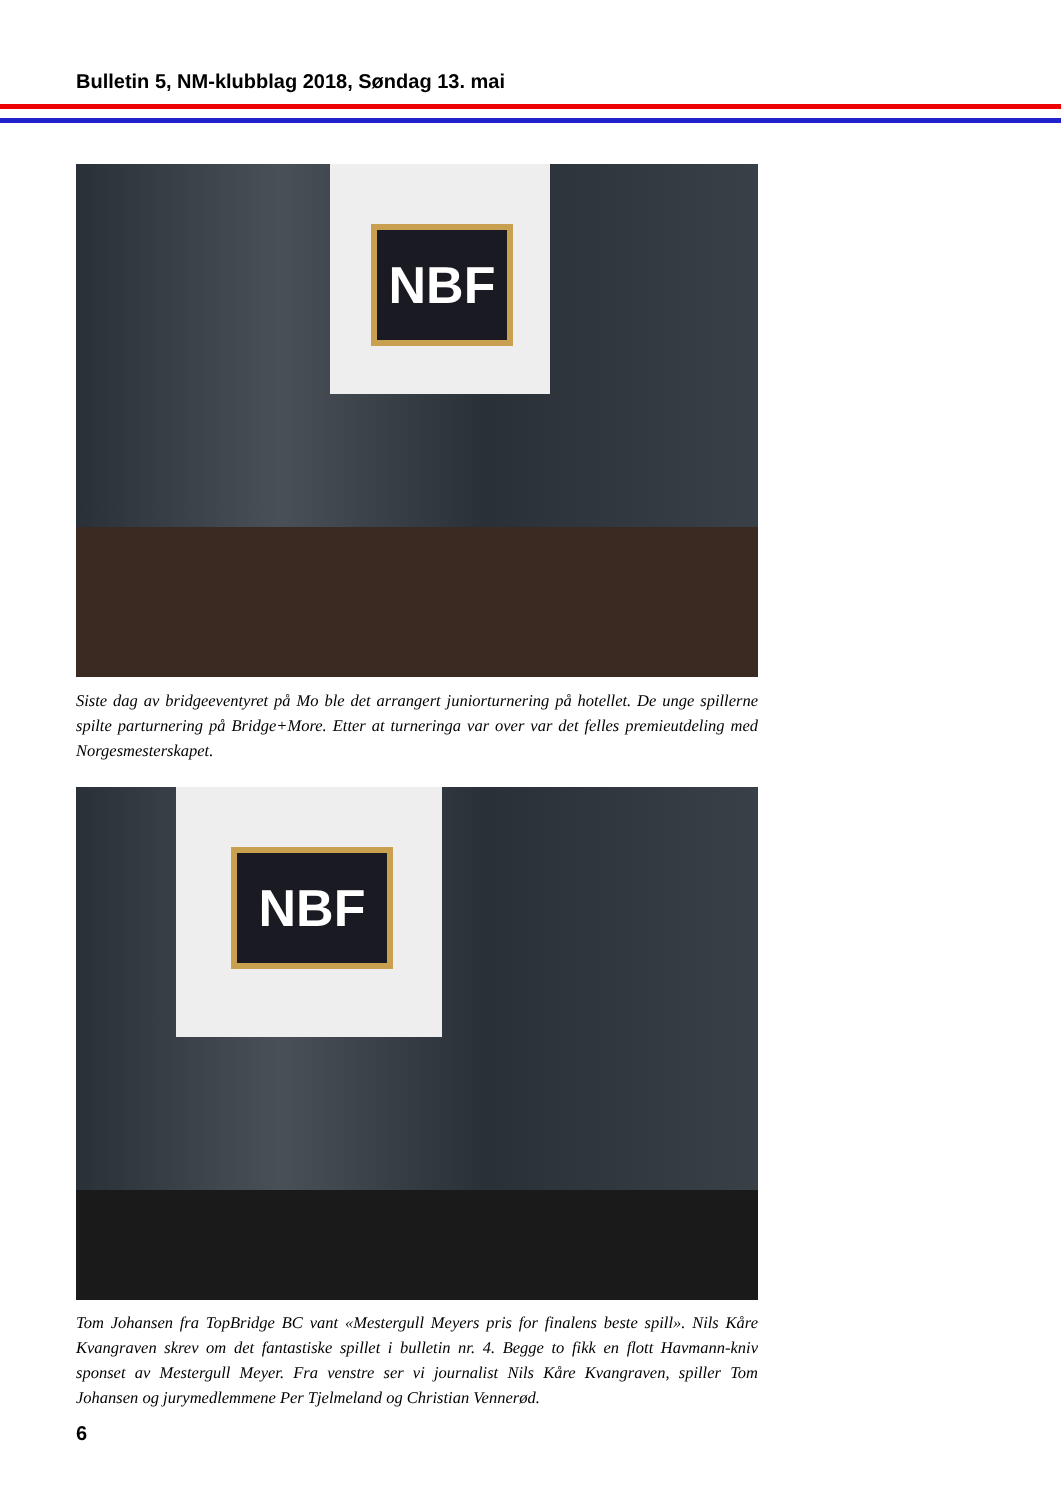Bulletin 5, NM-klubblag 2018, Søndag 13. mai
NBF
Siste dag av bridgeeventyret på Mo ble det arrangert juniorturnering på hotellet. De unge spillerne spilte parturnering på Bridge+More. Etter at turneringa var over var det felles premieutdeling med Norgesmesterskapet.
NBF
Tom Johansen fra TopBridge BC vant «Mestergull Meyers pris for finalens beste spill». Nils Kåre Kvangraven skrev om det fantastiske spillet i bulletin nr. 4. Begge to fikk en flott Havmann-kniv sponset av Mestergull Meyer. Fra venstre ser vi journalist Nils Kåre Kvangraven, spiller Tom Johansen og jurymedlemmene Per Tjelmeland og Christian Vennerød.
6